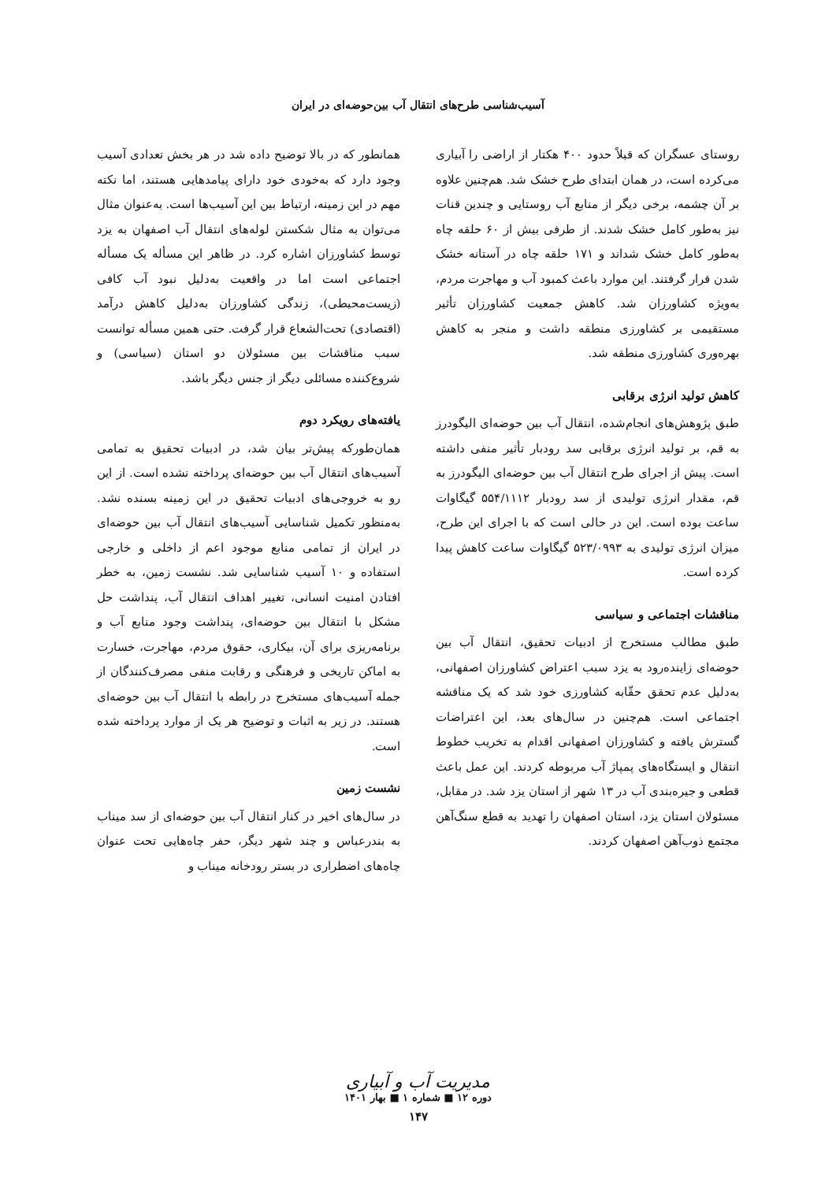آسیب‌شناسی طرح‌های انتقال آب بین‌حوضه‌ای در ایران
روستای عسگران که قبلاً حدود ۴۰۰ هکتار از اراضی را آبیاری می‌کرده است، در همان ابتدای طرح خشک شد. هم‌چنین علاوه بر آن چشمه، برخی دیگر از منابع آب روستایی و چندین قنات نیز به‌طور کامل خشک شدند. از طرفی بیش از ۶۰ حلقه چاه به‌طور کامل خشک شداند و ۱۷۱ حلقه چاه در آستانه خشک شدن قرار گرفتند. این موارد باعث کمبود آب و مهاجرت مردم، به‌ویژه کشاورزان شد. کاهش جمعیت کشاورزان تأثیر مستقیمی بر کشاورزی منطقه داشت و منجر به کاهش بهره‌وری کشاورزی منطقه شد.
کاهش تولید انرژی برقابی
طبق پژوهش‌های انجام‌شده، انتقال آب بین حوضه‌ای الیگودرز به قم، بر تولید انرژی برقابی سد رودبار تأثیر منفی داشته است. پیش از اجرای طرح انتقال آب بین حوضه‌ای الیگودرز به قم، مقدار انرژی تولیدی از سد رودبار ۵۵۴/۱۱۱۲ گیگاوات ساعت بوده است. این در حالی است که با اجرای این طرح، میزان انرژی تولیدی به ۵۲۳/۰۹۹۳ گیگاوات ساعت کاهش پیدا کرده است.
مناقشات اجتماعی و سیاسی
طبق مطالب مستخرج از ادبیات تحقیق، انتقال آب بین حوضه‌ای زاینده‌رود به یزد سبب اعتراض کشاورزان اصفهانی، به‌دلیل عدم تحقق حقّابه کشاورزی خود شد که یک مناقشه اجتماعی است. هم‌چنین در سال‌های بعد، این اعتراضات گسترش یافته و کشاورزان اصفهانی اقدام به تخریب خطوط انتقال و ایستگاه‌های پمپاژ آب مربوطه کردند. این عمل باعث قطعی و جیره‌بندی آب در ۱۳ شهر از استان یزد شد. در مقابل، مسئولان استان یزد، استان اصفهان را تهدید به قطع سنگ‌آهن مجتمع ذوب‌آهن اصفهان کردند.
همانطور که در بالا توضیح داده شد در هر بخش تعدادی آسیب وجود دارد که به‌خودی خود دارای پیامدهایی هستند، اما نکته مهم در این زمینه، ارتباط بین این آسیب‌ها است. به‌عنوان مثال می‌توان به مثال شکستن لوله‌های انتقال آب اصفهان به یزد توسط کشاورزان اشاره کرد. در ظاهر این مسأله یک مسأله اجتماعی است اما در واقعیت به‌دلیل نبود آب کافی (زیست‌محیطی)، زندگی کشاورزان به‌دلیل کاهش درآمد (اقتصادی) تحت‌الشعاع قرار گرفت. حتی همین مسأله توانست سبب مناقشات بین مسئولان دو استان (سیاسی) و شروع‌کننده مسائلی دیگر از جنس دیگر باشد.
یافته‌های رویکرد دوم
همان‌طورکه پیش‌تر بیان شد، در ادبیات تحقیق به تمامی آسیب‌های انتقال آب بین حوضه‌ای پرداخته نشده است. از این رو به خروجی‌های ادبیات تحقیق در این زمینه بسنده نشد. به‌منظور تکمیل شناسایی آسیب‌های انتقال آب بین حوضه‌ای در ایران از تمامی منابع موجود اعم از داخلی و خارجی استفاده و ۱۰ آسیب شناسایی شد. نشست زمین، به خطر افتادن امنیت انسانی، تغییر اهداف انتقال آب، پنداشت حل مشکل با انتقال بین حوضه‌ای، پنداشت وجود منابع آب و برنامه‌ریزی برای آن، بیکاری، حقوق مردم، مهاجرت، خسارت به اماکن تاریخی و فرهنگی و رقابت منفی مصرف‌کنندگان از جمله آسیب‌های مستخرج در رابطه با انتقال آب بین حوضه‌ای هستند. در زیر به اثبات و توضیح هر یک از موارد پرداخته شده است.
نشست زمین
در سال‌های اخیر در کنار انتقال آب بین حوضه‌ای از سد میناب به بندرعباس و چند شهر دیگر، حفر چاه‌هایی تحت عنوان چاه‌های اضطراری در بستر رودخانه میناب و
مدیریت آب و آبیاری
دوره ۱۲ ■ شماره ۱ ■ بهار ۱۴۰۱
۱۴۷